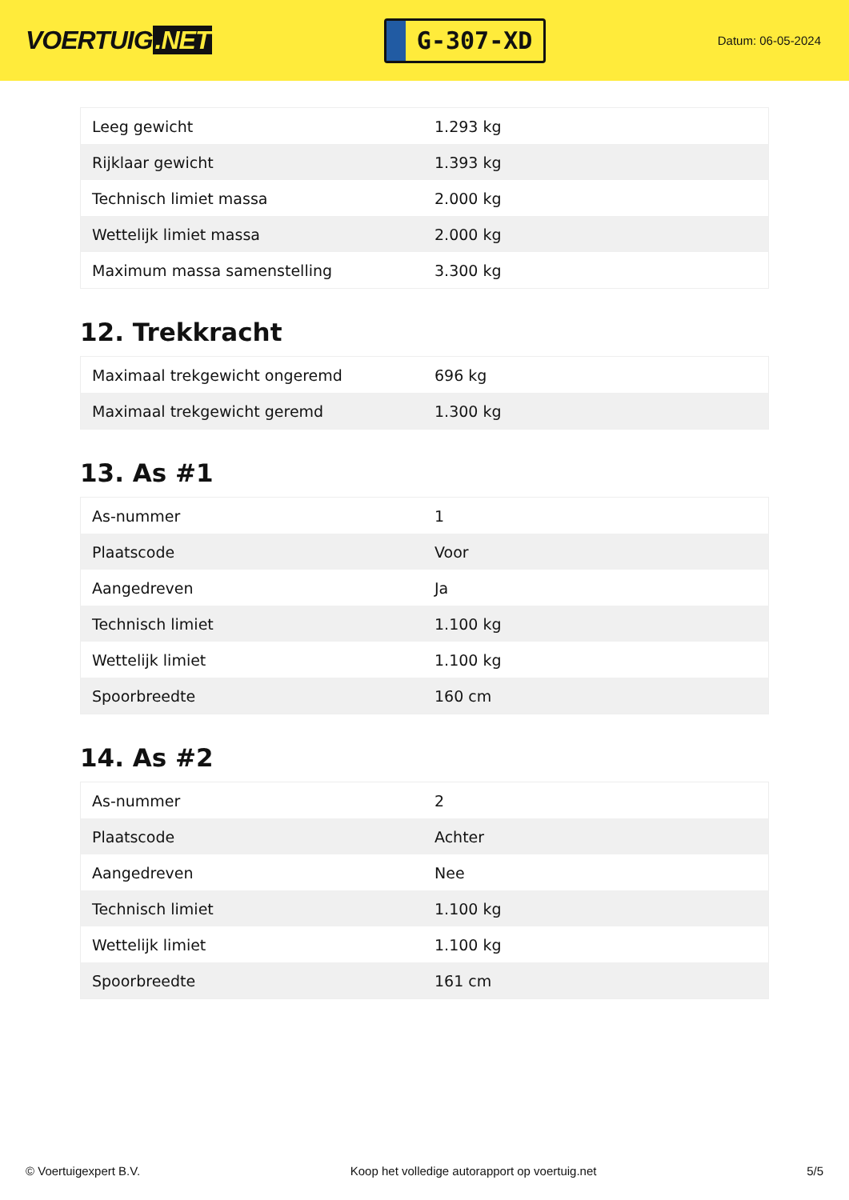VOERTUIG.NET
G-307-XD
Datum: 06-05-2024
| Leeg gewicht | 1.293 kg |
| Rijklaar gewicht | 1.393 kg |
| Technisch limiet massa | 2.000 kg |
| Wettelijk limiet massa | 2.000 kg |
| Maximum massa samenstelling | 3.300 kg |
12. Trekkracht
| Maximaal trekgewicht ongeremd | 696 kg |
| Maximaal trekgewicht geremd | 1.300 kg |
13. As #1
| As-nummer | 1 |
| Plaatscode | Voor |
| Aangedreven | Ja |
| Technisch limiet | 1.100 kg |
| Wettelijk limiet | 1.100 kg |
| Spoorbreedte | 160 cm |
14. As #2
| As-nummer | 2 |
| Plaatscode | Achter |
| Aangedreven | Nee |
| Technisch limiet | 1.100 kg |
| Wettelijk limiet | 1.100 kg |
| Spoorbreedte | 161 cm |
© Voertuigexpert B.V. Koop het volledige autorapport op voertuig.net 5/5